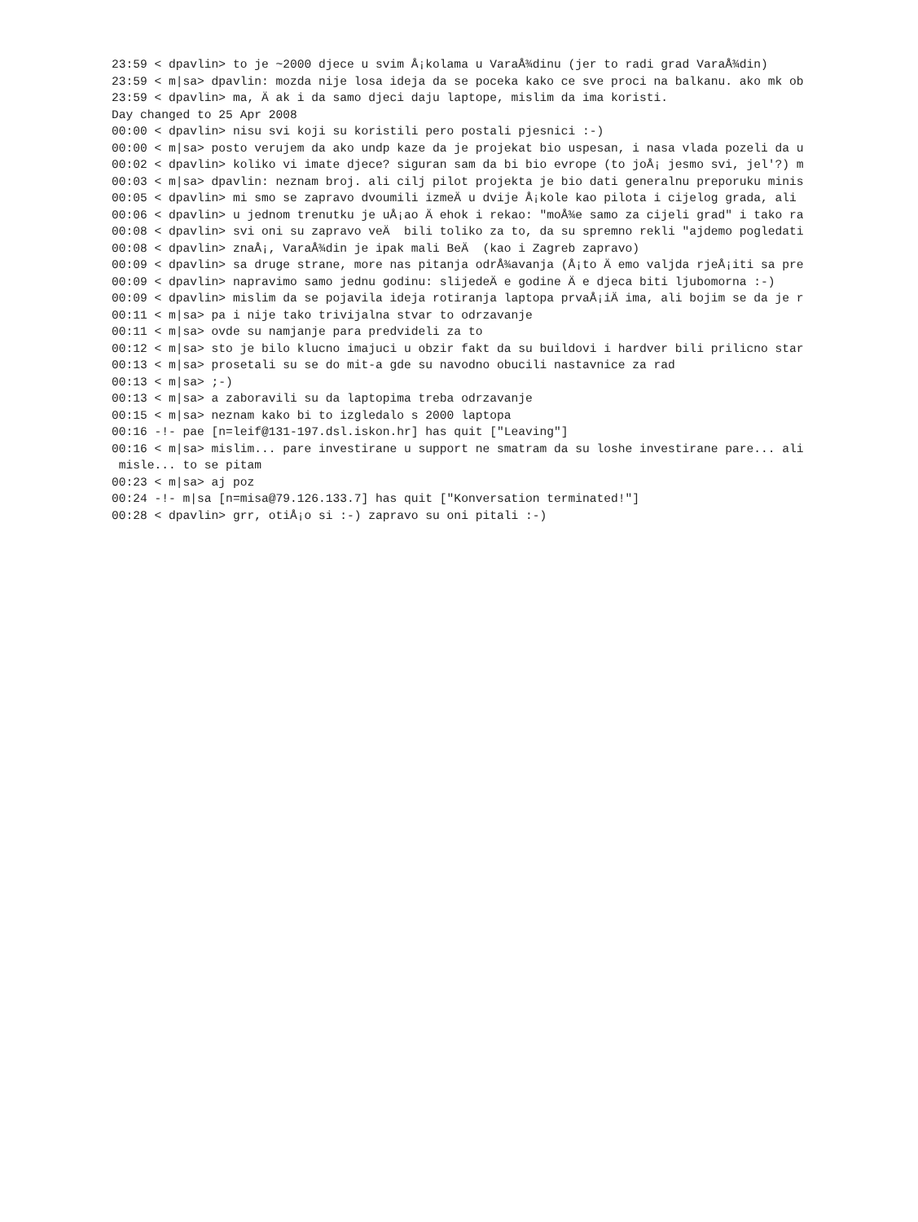23:59 < dpavlin> to je ~2000 djece u svim Å¡kolama u VaraÅ¾dinu (jer to radi grad VaraÅ¾din)
23:59 < m|sa> dpavlin: mozda nije losa ideja da se poceka kako ce sve proci na balkanu. ako mk ob
23:59 < dpavlin> ma, Ä ak i da samo djeci daju laptope, mislim da ima koristi.
Day changed to 25 Apr 2008
00:00 < dpavlin> nisu svi koji su koristili pero postali pjesnici :-)
00:00 < m|sa> posto verujem da ako undp kaze da je projekat bio uspesan, i nasa vlada pozeli da u
00:02 < dpavlin> koliko vi imate djece? siguran sam da bi bio evrope (to joÅ¡ jesmo svi, jel'?) m
00:03 < m|sa> dpavlin: neznam broj. ali cilj pilot projekta je bio dati generalnu preporuku minis
00:05 < dpavlin> mi smo se zapravo dvoumili izmeÄ u dvije Å¡kole kao pilota i cijelog grada, ali
00:06 < dpavlin> u jednom trenutku je uÅ¡ao Ä ehok i rekao: "moÅ¾e samo za cijeli grad" i tako ra
00:08 < dpavlin> svi oni su zapravo veÄ  bili toliko za to, da su spremno rekli "ajdemo pogledati
00:08 < dpavlin> znaÅ¡, VaraÅ¾din je ipak mali BeÄ  (kao i Zagreb zapravo)
00:09 < dpavlin> sa druge strane, more nas pitanja odrÅ¾avanja (Å¡to Ä emo valjda rjeÅ¡iti sa pre
00:09 < dpavlin> napravimo samo jednu godinu: slijedeÄ e godine Ä e djeca biti ljubomorna :-)
00:09 < dpavlin> mislim da se pojavila ideja rotiranja laptopa prvaÅ¡iÄ ima, ali bojim se da je r
00:11 < m|sa> pa i nije tako trivijalna stvar to odrzavanje
00:11 < m|sa> ovde su namjanje para predvideli za to
00:12 < m|sa> sto je bilo klucno imajuci u obzir fakt da su buildovi i hardver bili prilicno star
00:13 < m|sa> prosetali su se do mit-a gde su navodno obucili nastavnice za rad
00:13 < m|sa> ;-)
00:13 < m|sa> a zaboravili su da laptopima treba odrzavanje
00:15 < m|sa> neznam kako bi to izgledalo s 2000 laptopa
00:16 -!- pae [n=leif@131-197.dsl.iskon.hr] has quit ["Leaving"]
00:16 < m|sa> mislim... pare investirane u support ne smatram da su loshe investirane pare... ali
 misle... to se pitam
00:23 < m|sa> aj poz
00:24 -!- m|sa [n=misa@79.126.133.7] has quit ["Konversation terminated!"]
00:28 < dpavlin> grr, otiÅ¡o si :-) zapravo su oni pitali :-)